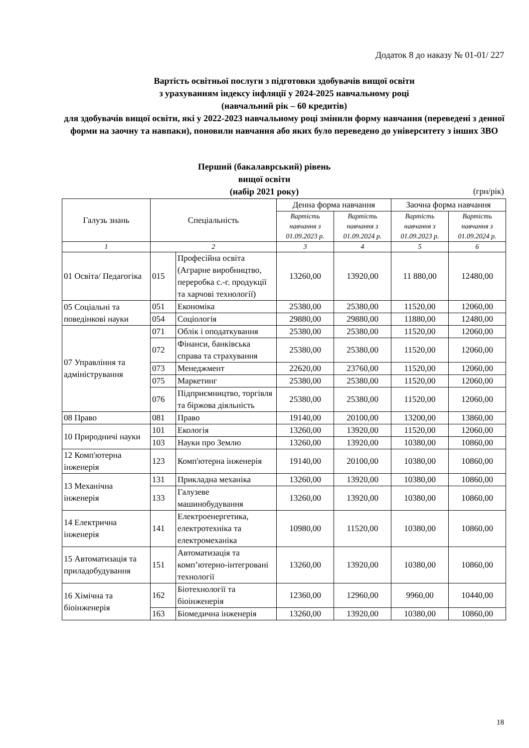Додаток 8 до наказу № 01-01/ 227
Вартість освітньої послуги з підготовки здобувачів вищої освіти
з урахуванням індексу інфляції у 2024-2025 навчальному році
(навчальний рік – 60 кредитів)
для здобувачів вищої освіти, які у 2022-2023 навчальному році змінили форму навчання (переведені з денної форми на заочну та навпаки), поновили навчання або яких було переведено до університету з інших ЗВО
Перший (бакалаврський) рівень вищої освіти
(набір 2021 року)
(грн/рік)
| Галузь знань | Спеціальність | | Денна форма навчання | | Заочна форма навчання | |
| --- | --- | --- | --- | --- | --- | --- |
| | | | Вартість навчання з 01.09.2023 р. | Вартість навчання з 01.09.2024 р. | Вартість навчання з 01.09.2023 р. | Вартість навчання з 01.09.2024 р. |
| 1 | 2 | | 3 | 4 | 5 | 6 |
| 01 Освіта/ Педагогіка | 015 | Професійна освіта (Аграрне виробництво, переробка с.-г. продукції та харчові технології) | 13260,00 | 13920,00 | 11 880,00 | 12480,00 |
| 05 Соціальні та поведінкові науки | 051 | Економіка | 25380,00 | 25380,00 | 11520,00 | 12060,00 |
| | 054 | Соціологія | 29880,00 | 29880,00 | 11880,00 | 12480,00 |
| 07 Управління та адміністрування | 071 | Облік і оподаткування | 25380,00 | 25380,00 | 11520,00 | 12060,00 |
| | 072 | Фінанси, банківська справа та страхування | 25380,00 | 25380,00 | 11520,00 | 12060,00 |
| | 073 | Менеджмент | 22620,00 | 23760,00 | 11520,00 | 12060,00 |
| | 075 | Маркетинг | 25380,00 | 25380,00 | 11520,00 | 12060,00 |
| | 076 | Підприємництво, торгівля та біржова діяльність | 25380,00 | 25380,00 | 11520,00 | 12060,00 |
| 08 Право | 081 | Право | 19140,00 | 20100,00 | 13200,00 | 13860,00 |
| 10 Природничі науки | 101 | Екологія | 13260,00 | 13920,00 | 11520,00 | 12060,00 |
| | 103 | Науки про Землю | 13260,00 | 13920,00 | 10380,00 | 10860,00 |
| 12 Комп'ютерна інженерія | 123 | Комп'ютерна інженерія | 19140,00 | 20100,00 | 10380,00 | 10860,00 |
| 13 Механічна інженерія | 131 | Прикладна механіка | 13260,00 | 13920,00 | 10380,00 | 10860,00 |
| | 133 | Галузеве машинобудування | 13260,00 | 13920,00 | 10380,00 | 10860,00 |
| 14 Електрична інженерія | 141 | Електроенергетика, електротехніка та електромеханіка | 10980,00 | 11520,00 | 10380,00 | 10860,00 |
| 15 Автоматизація та приладобудування | 151 | Автоматизація та комп’ютерно-інтегровані технології | 13260,00 | 13920,00 | 10380,00 | 10860,00 |
| 16 Хімічна та біоінженерія | 162 | Біотехнології та біоінженерія | 12360,00 | 12960,00 | 9960,00 | 10440,00 |
| | 163 | Біомедична інженерія | 13260,00 | 13920,00 | 10380,00 | 10860,00 |
18